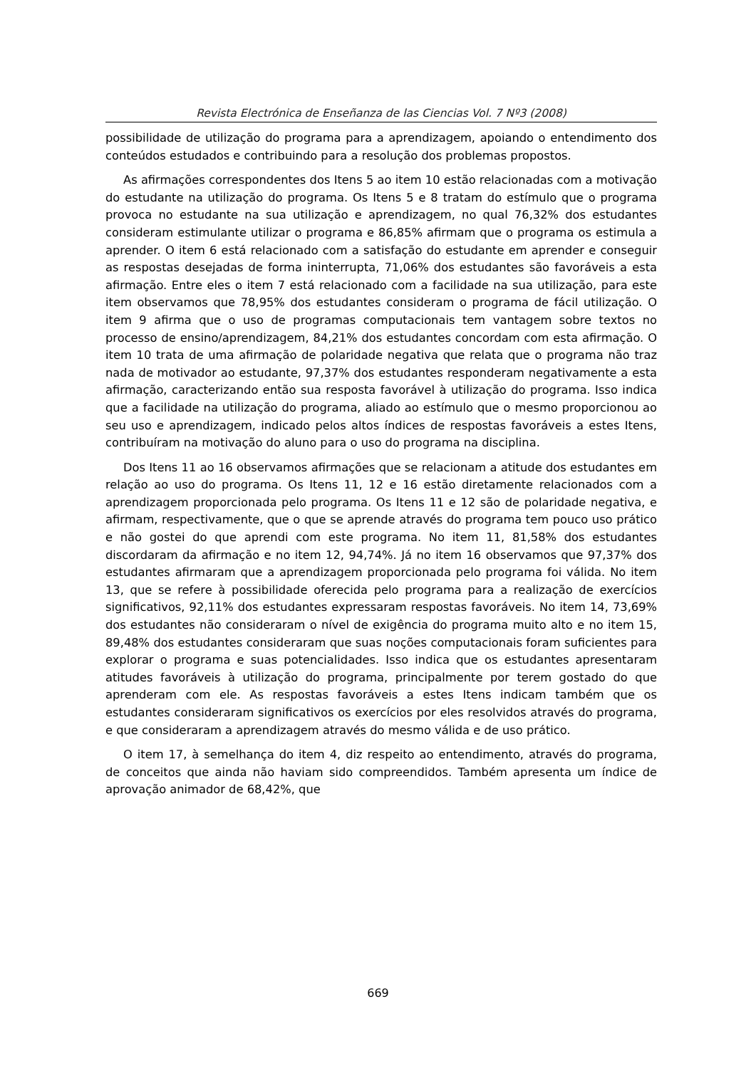Revista Electrónica de Enseñanza de las Ciencias Vol. 7 Nº3 (2008)
possibilidade de utilização do programa para a aprendizagem, apoiando o entendimento dos conteúdos estudados e contribuindo para a resolução dos problemas propostos.
As afirmações correspondentes dos Itens 5 ao item 10 estão relacionadas com a motivação do estudante na utilização do programa. Os Itens 5 e 8 tratam do estímulo que o programa provoca no estudante na sua utilização e aprendizagem, no qual 76,32% dos estudantes consideram estimulante utilizar o programa e 86,85% afirmam que o programa os estimula a aprender. O item 6 está relacionado com a satisfação do estudante em aprender e conseguir as respostas desejadas de forma ininterrupta, 71,06% dos estudantes são favoráveis a esta afirmação. Entre eles o item 7 está relacionado com a facilidade na sua utilização, para este item observamos que 78,95% dos estudantes consideram o programa de fácil utilização. O item 9 afirma que o uso de programas computacionais tem vantagem sobre textos no processo de ensino/aprendizagem, 84,21% dos estudantes concordam com esta afirmação. O item 10 trata de uma afirmação de polaridade negativa que relata que o programa não traz nada de motivador ao estudante, 97,37% dos estudantes responderam negativamente a esta afirmação, caracterizando então sua resposta favorável à utilização do programa. Isso indica que a facilidade na utilização do programa, aliado ao estímulo que o mesmo proporcionou ao seu uso e aprendizagem, indicado pelos altos índices de respostas favoráveis a estes Itens, contribuíram na motivação do aluno para o uso do programa na disciplina.
Dos Itens 11 ao 16 observamos afirmações que se relacionam a atitude dos estudantes em relação ao uso do programa. Os Itens 11, 12 e 16 estão diretamente relacionados com a aprendizagem proporcionada pelo programa. Os Itens 11 e 12 são de polaridade negativa, e afirmam, respectivamente, que o que se aprende através do programa tem pouco uso prático e não gostei do que aprendi com este programa. No item 11, 81,58% dos estudantes discordaram da afirmação e no item 12, 94,74%. Já no item 16 observamos que 97,37% dos estudantes afirmaram que a aprendizagem proporcionada pelo programa foi válida. No item 13, que se refere à possibilidade oferecida pelo programa para a realização de exercícios significativos, 92,11% dos estudantes expressaram respostas favoráveis. No item 14, 73,69% dos estudantes não consideraram o nível de exigência do programa muito alto e no item 15, 89,48% dos estudantes consideraram que suas noções computacionais foram suficientes para explorar o programa e suas potencialidades. Isso indica que os estudantes apresentaram atitudes favoráveis à utilização do programa, principalmente por terem gostado do que aprenderam com ele. As respostas favoráveis a estes Itens indicam também que os estudantes consideraram significativos os exercícios por eles resolvidos através do programa, e que consideraram a aprendizagem através do mesmo válida e de uso prático.
O item 17, à semelhança do item 4, diz respeito ao entendimento, através do programa, de conceitos que ainda não haviam sido compreendidos. Também apresenta um índice de aprovação animador de 68,42%, que
669